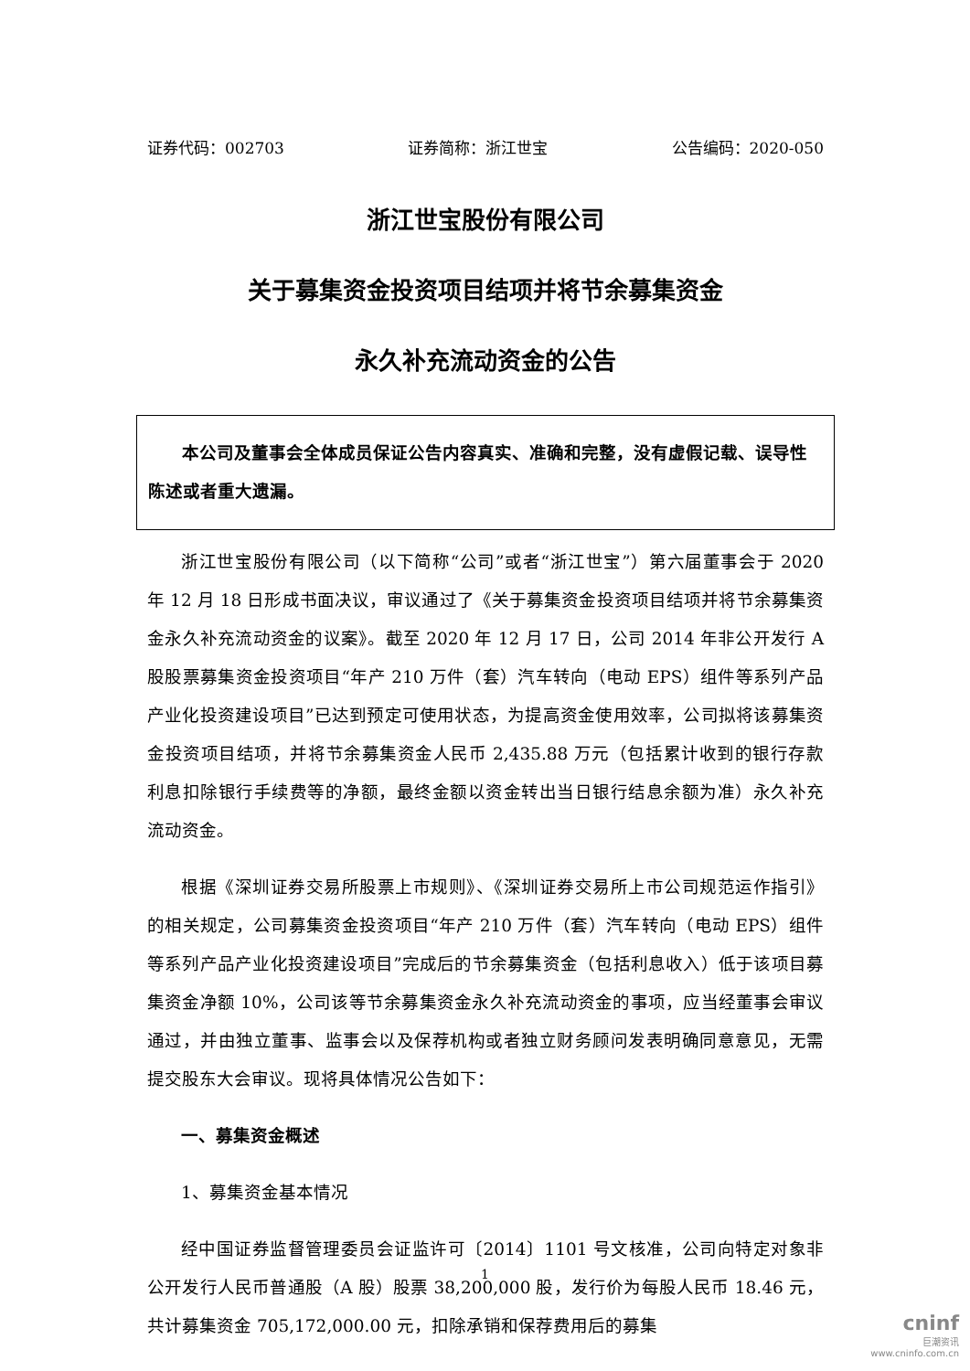证券代码：002703 证券简称：浙江世宝 公告编码：2020-050
浙江世宝股份有限公司
关于募集资金投资项目结项并将节余募集资金
永久补充流动资金的公告
本公司及董事会全体成员保证公告内容真实、准确和完整，没有虚假记载、误导性陈述或者重大遗漏。
浙江世宝股份有限公司（以下简称“公司”或者“浙江世宝”）第六届董事会于 2020 年 12 月 18 日形成书面决议，审议通过了《关于募集资金投资项目结项并将节余募集资金永久补充流动资金的议案》。截至 2020 年 12 月 17 日，公司 2014 年非公开发行 A 股股票募集资金投资项目“年产 210 万件（套）汽车转向（电动 EPS）组件等系列产品产业化投资建设项目”已达到预定可使用状态，为提高资金使用效率，公司拟将该募集资金投资项目结项，并将节余募集资金人民币 2,435.88 万元（包括累计收到的银行存款利息扣除银行手续费等的净额，最终金额以资金转出当日银行结息余额为准）永久补充流动资金。
根据《深圳证券交易所股票上市规则》、《深圳证券交易所上市公司规范运作指引》的相关规定，公司募集资金投资项目“年产 210 万件（套）汽车转向（电动 EPS）组件等系列产品产业化投资建设项目”完成后的节余募集资金（包括利息收入）低于该项目募集资金净额 10%，公司该等节余募集资金永久补充流动资金的事项，应当经董事会审议通过，并由独立董事、监事会以及保荐机构或者独立财务顾问发表明确同意意见，无需提交股东大会审议。现将具体情况公告如下：
一、募集资金概述
1、募集资金基本情况
经中国证券监督管理委员会证监许可〔2014〕1101 号文核准，公司向特定对象非公开发行人民币普通股（A 股）股票 38,200,000 股，发行价为每股人民币 18.46 元，共计募集资金 705,172,000.00 元，扣除承销和保荐费用后的募集
1
cninf
巨潮资讯
www.cninfo.com.cn